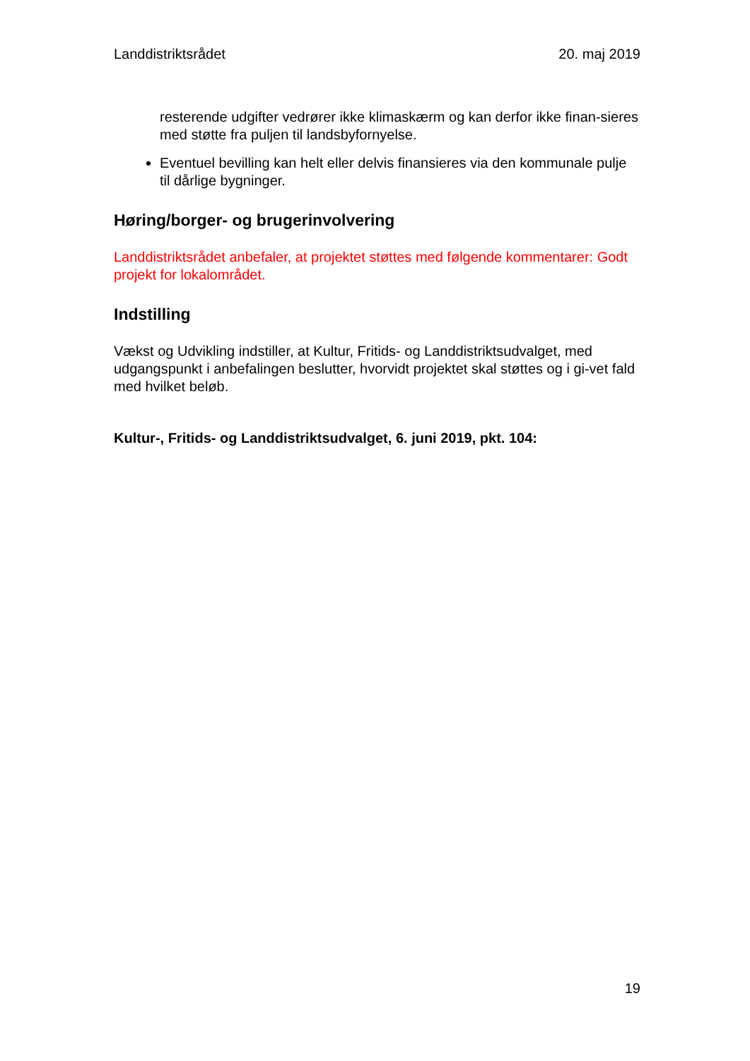Landdistriktsrådet 20. maj 2019
resterende udgifter vedrører ikke klimaskærm og kan derfor ikke finan-sieres med støtte fra puljen til landsbyfornyelse.
Eventuel bevilling kan helt eller delvis finansieres via den kommunale pulje til dårlige bygninger.
Høring/borger- og brugerinvolvering
Landdistriktsrådet anbefaler, at projektet støttes med følgende kommentarer: Godt projekt for lokalområdet.
Indstilling
Vækst og Udvikling indstiller, at Kultur, Fritids- og Landdistriktsudvalget, med udgangspunkt i anbefalingen beslutter, hvorvidt projektet skal støttes og i gi-vet fald med hvilket beløb.
Kultur-, Fritids- og Landdistriktsudvalget, 6. juni 2019, pkt. 104:
19